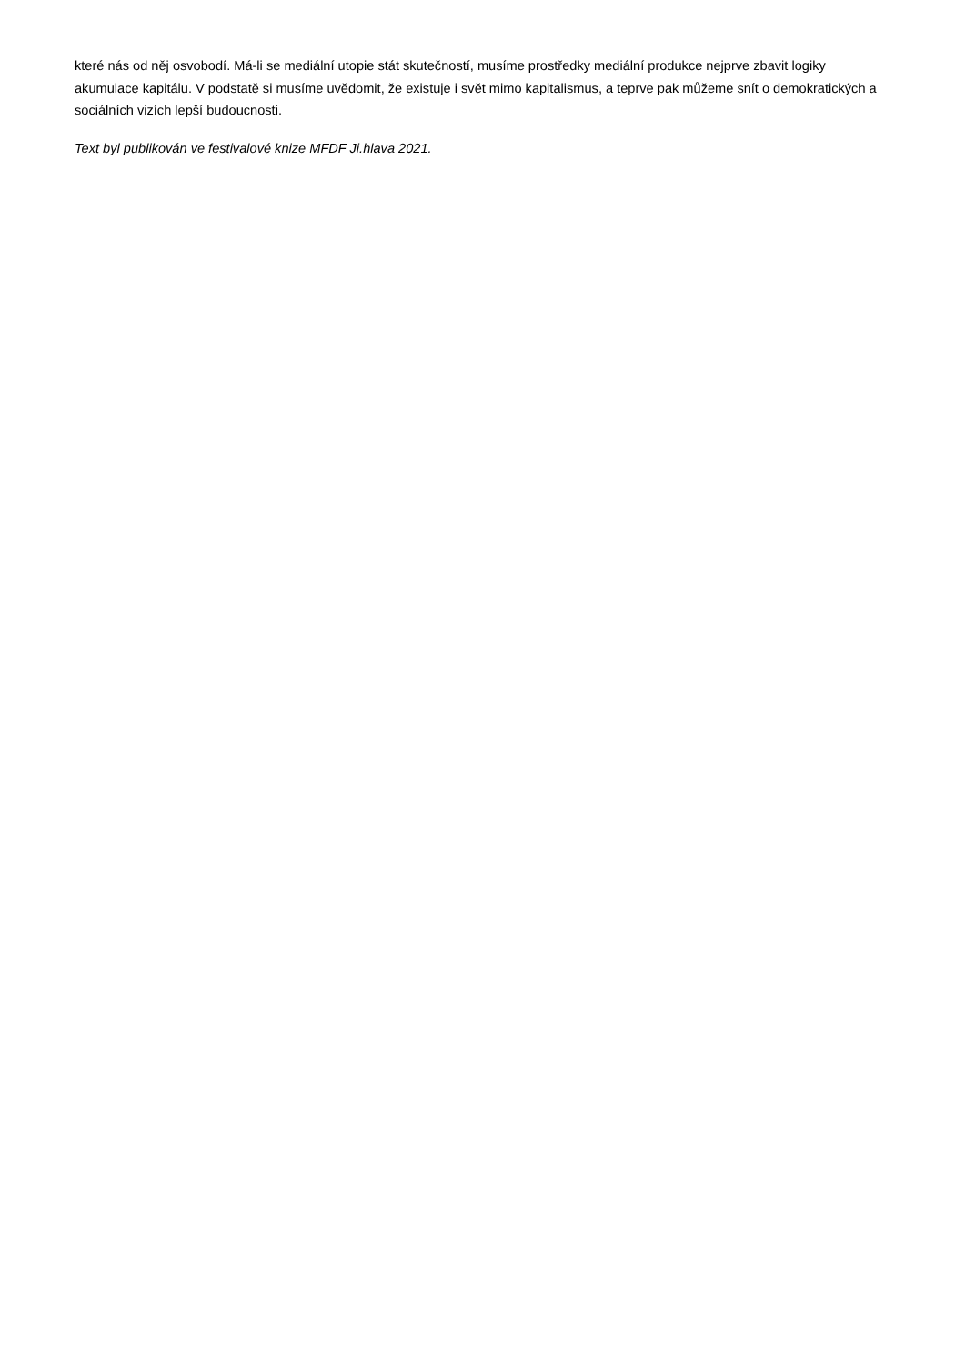které nás od něj osvobodí. Má-li se mediální utopie stát skutečností, musíme prostředky mediální produkce nejprve zbavit logiky akumulace kapitálu. V podstatě si musíme uvědomit, že existuje i svět mimo kapitalismus, a teprve pak můžeme snít o demokratických a sociálních vizích lepší budoucnosti.
Text byl publikován ve festivalové knize MFDF Ji.hlava 2021.